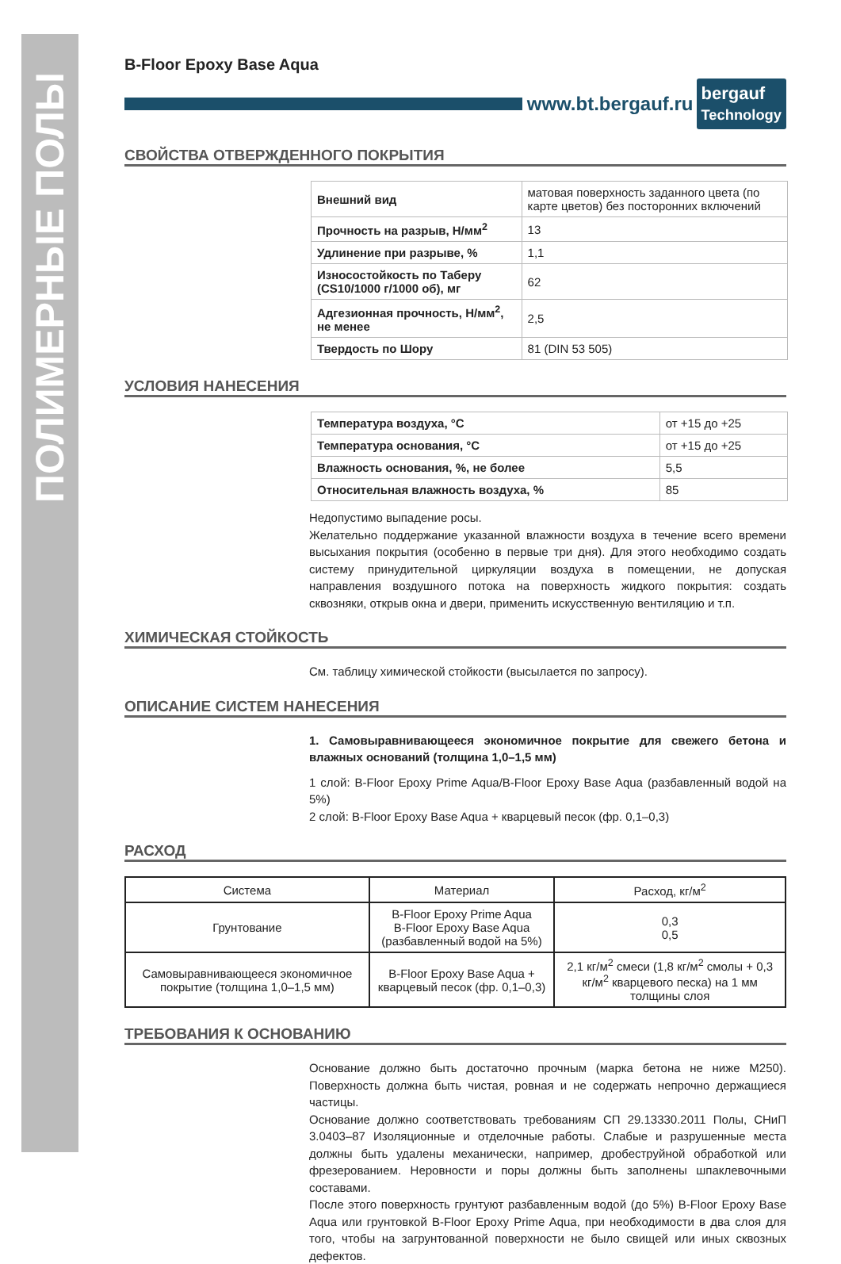ПОЛИМЕРНЫЕ ПОЛЫ
B-Floor Epoxy Base Aqua
www.bt.bergauf.ru bergauf
Technology
СВОЙСТВА ОТВЕРЖДЕННОГО ПОКРЫТИЯ
| Внешний вид | матовая поверхность заданного цвета (по карте цветов) без посторонних включений |
| Прочность на разрыв, Н/мм<sup>2</sup> | 13 |
| Удлинение при разрыве, % | 1,1 |
| Износостойкость по Таберу (CS10/1000 г/1000 об), мг | 62 |
| Адгезионная прочность, Н/мм<sup>2</sup>, не менее | 2,5 |
| Твердость по Шору | 81 (DIN 53 505) |
УСЛОВИЯ НАНЕСЕНИЯ
| Температура воздуха, °С | от +15 до +25 |
| Температура основания, °С | от +15 до +25 |
| Влажность основания, %, не более | 5,5 |
| Относительная влажность воздуха, % | 85 |
Недопустимо выпадение росы.
Желательно поддержание указанной влажности воздуха в течение всего времени высыхания покрытия (особенно в первые три дня). Для этого необходимо создать систему принудительной циркуляции воздуха в помещении, не допуская направления воздушного потока на поверхность жидкого покрытия: создать сквозняки, открыв окна и двери, применить искусственную вентиляцию и т.п.
ХИМИЧЕСКАЯ СТОЙКОСТЬ
См. таблицу химической стойкости (высылается по запросу).
ОПИСАНИЕ СИСТЕМ НАНЕСЕНИЯ
1. Самовыравнивающееся экономичное покрытие для свежего бетона и влажных оснований (толщина 1,0–1,5 мм)
1 слой: B-Floor Epoxy Prime Aqua/B-Floor Epoxy Base Aqua (разбавленный водой на 5%)
2 слой: B-Floor Epoxy Base Aqua + кварцевый песок (фр. 0,1–0,3)
РАСХОД
| Система | Материал | Расход, кг/м<sup>2</sup> |
| --- | --- | --- |
| Грунтование | B-Floor Epoxy Prime Aqua B-Floor Epoxy Base Aqua (разбавленный водой на 5%) | 0,3 0,5 |
| Самовыравнивающееся экономичное покрытие (толщина 1,0–1,5 мм) | B-Floor Epoxy Base Aqua + кварцевый песок (фр. 0,1–0,3) | 2,1 кг/м<sup>2</sup> смеси (1,8 кг/м<sup>2</sup> смолы + 0,3 кг/м<sup>2</sup> кварцевого песка) на 1 мм толщины слоя |
ТРЕБОВАНИЯ К ОСНОВАНИЮ
Основание должно быть достаточно прочным (марка бетона не ниже М250). Поверхность должна быть чистая, ровная и не содержать непрочно держащиеся частицы.
Основание должно соответствовать требованиям СП 29.13330.2011 Полы, СНиП 3.0403–87 Изоляционные и отделочные работы. Слабые и разрушенные места должны быть удалены механически, например, дробеструйной обработкой или фрезерованием. Неровности и поры должны быть заполнены шпаклевочными составами.
После этого поверхность грунтуют разбавленным водой (до 5%) B-Floor Epoxy Base Aqua или грунтовкой B-Floor Epoxy Prime Aqua, при необходимости в два слоя для того, чтобы на загрунтованной поверхности не было свищей или иных сквозных дефектов.